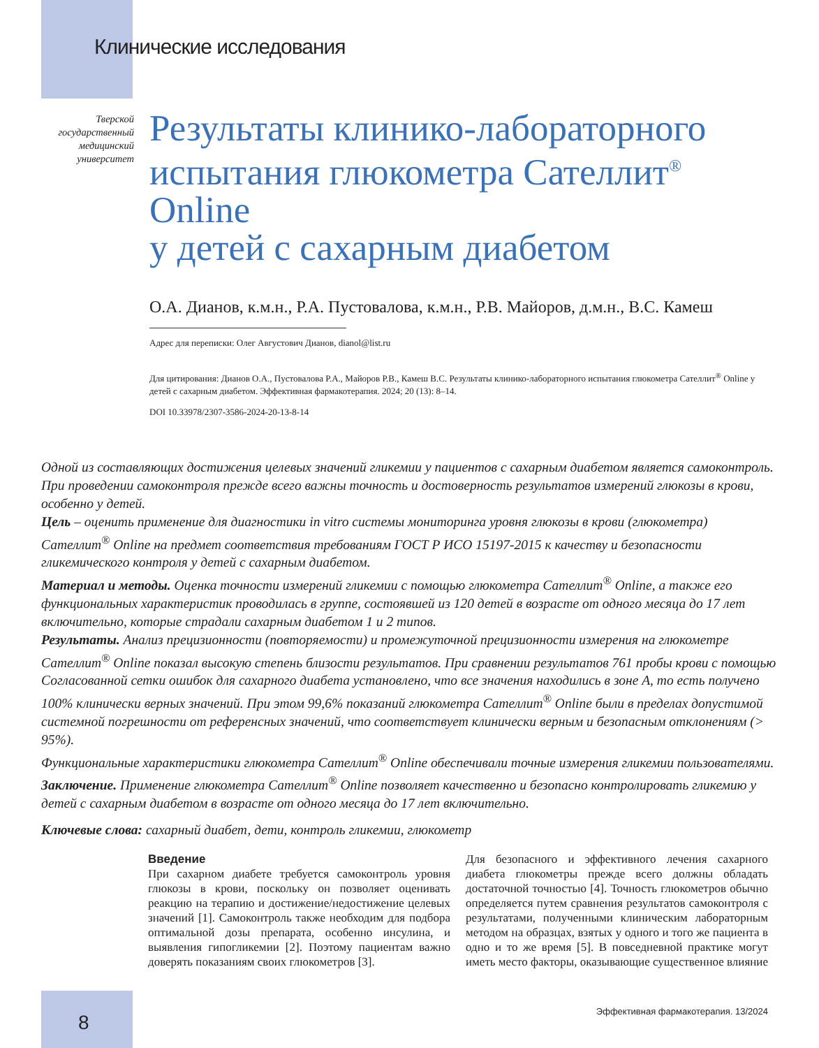Клинические исследования
Тверской государственный медицинский университет
Результаты клинико-лабораторного испытания глюкометра Сателлит<sup>®</sup> Online
у детей с сахарным диабетом
О.А. Дианов, к.м.н., Р.А. Пустовалова, к.м.н., Р.В. Майоров, д.м.н., В.С. Камеш
Адрес для переписки: Олег Августович Дианов, dianol@list.ru
Для цитирования: Дианов О.А., Пустовалова Р.А., Майоров Р.В., Камеш В.С. Результаты клинико-лабораторного испытания глюкометра Сателлит<sup>®</sup> Online у детей с сахарным диабетом. Эффективная фармакотерапия. 2024; 20 (13): 8–14.
DOI 10.33978/2307-3586-2024-20-13-8-14
Одной из составляющих достижения целевых значений гликемии у пациентов с сахарным диабетом является самоконтроль. При проведении самоконтроля прежде всего важны точность и достоверность результатов измерений глюкозы в крови, особенно у детей.
Цель – оценить применение для диагностики in vitro системы мониторинга уровня глюкозы в крови (глюкометра) Сателлит<sup>®</sup> Online на предмет соответствия требованиям ГОСТ Р ИСО 15197-2015 к качеству и безопасности гликемического контроля у детей с сахарным диабетом.
Материал и методы. Оценка точности измерений гликемии с помощью глюкометра Сателлит<sup>®</sup> Online, а также его функциональных характеристик проводилась в группе, состоявшей из 120 детей в возрасте от одного месяца до 17 лет включительно, которые страдали сахарным диабетом 1 и 2 типов.
Результаты. Анализ прецизионности (повторяемости) и промежуточной прецизионности измерения на глюкометре Сателлит<sup>®</sup> Online показал высокую степень близости результатов. При сравнении результатов 761 пробы крови с помощью Согласованной сетки ошибок для сахарного диабета установлено, что все значения находились в зоне А, то есть получено 100% клинически верных значений. При этом 99,6% показаний глюкометра Сателлит<sup>®</sup> Online были в пределах допустимой системной погрешности от референсных значений, что соответствует клинически верным и безопасным отклонениям (> 95%).
Функциональные характеристики глюкометра Сателлит<sup>®</sup> Online обеспечивали точные измерения гликемии пользователями.
Заключение. Применение глюкометра Сателлит<sup>®</sup> Online позволяет качественно и безопасно контролировать гликемию у детей с сахарным диабетом в возрасте от одного месяца до 17 лет включительно.
Ключевые слова: сахарный диабет, дети, контроль гликемии, глюкометр
Введение
При сахарном диабете требуется самоконтроль уровня глюкозы в крови, поскольку он позволяет оценивать реакцию на терапию и достижение/недостижение целевых значений [1]. Самоконтроль также необходим для подбора оптимальной дозы препарата, особенно инсулина, и выявления гипогликемии [2]. Поэтому пациентам важно доверять показаниям своих глюкометров [3].
Для безопасного и эффективного лечения сахарного диабета глюкометры прежде всего должны обладать достаточной точностью [4]. Точность глюкометров обычно определяется путем сравнения результатов самоконтроля с результатами, полученными клиническим лабораторным методом на образцах, взятых у одного и того же пациента в одно и то же время [5]. В повседневной практике могут иметь место факторы, оказывающие существенное влияние
8
Эффективная фармакотерапия. 13/2024